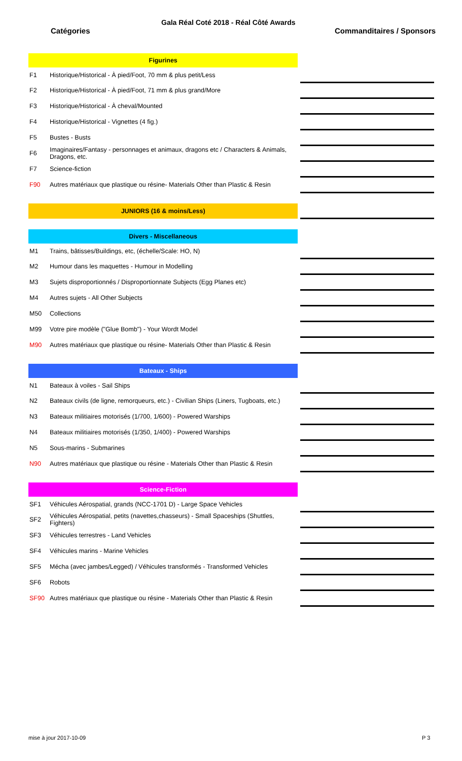Gala Réal Coté 2018 - Réal Côté Awards
Catégories Commanditaires / Sponsors
| Figurines | | | |
| F1 | Historique/Historical - À pied/Foot, 70 mm & plus petit/Less | | |
| F2 | Historique/Historical - À pied/Foot, 71 mm & plus grand/More | | |
| F3 | Historique/Historical - À cheval/Mounted | | |
| F4 | Historique/Historical - Vignettes (4 fig.) | | |
| F5 | Bustes - Busts | | |
| F6 | Imaginaires/Fantasy - personnages et animaux, dragons etc / Characters & Animals, Dragons, etc. | | |
| F7 | Science-fiction | | |
| F90 | Autres matériaux que plastique ou résine- Materials Other than Plastic & Resin | | |
| JUNIORS (16 & moins/Less) | | | |
| Divers - Miscellaneous | | | |
| M1 | Trains, bâtisses/Buildings, etc, (échelle/Scale: HO, N) | | |
| M2 | Humour dans les maquettes - Humour in Modelling | | |
| M3 | Sujets disproportionnés / Disproportionnate Subjects (Egg Planes etc) | | |
| M4 | Autres sujets - All Other Subjects | | |
| M50 | Collections | | |
| M99 | Votre pire modèle ("Glue Bomb") - Your Wordt Model | | |
| M90 | Autres matériaux que plastique ou résine- Materials Other than Plastic & Resin | | |
| Bateaux - Ships | | | |
| N1 | Bateaux à voiles - Sail Ships | | |
| N2 | Bateaux civils (de ligne, remorqueurs, etc.) - Civilian Ships (Liners, Tugboats, etc.) | | |
| N3 | Bateaux militiaires motorisés (1/700, 1/600) - Powered Warships | | |
| N4 | Bateaux militiaires motorisés (1/350, 1/400) - Powered Warships | | |
| N5 | Sous-marins - Submarines | | |
| N90 | Autres matériaux que plastique ou résine - Materials Other than Plastic & Resin | | |
| Science-Fiction | | | |
| SF1 | Véhicules Aérospatial, grands (NCC-1701 D) - Large Space Vehicles | | |
| SF2 | Véhicules Aérospatial, petits (navettes,chasseurs) - Small Spaceships (Shuttles, Fighters) | | |
| SF3 | Véhicules terrestres - Land Vehicles | | |
| SF4 | Véhicules marins - Marine Vehicles | | |
| SF5 | Mécha (avec jambes/Legged) / Véhicules transformés - Transformed Vehicles | | |
| SF6 | Robots | | |
| SF90 | Autres matériaux que plastique ou résine - Materials Other than Plastic & Resin | | |
mise à jour 2017-10-09 P 3